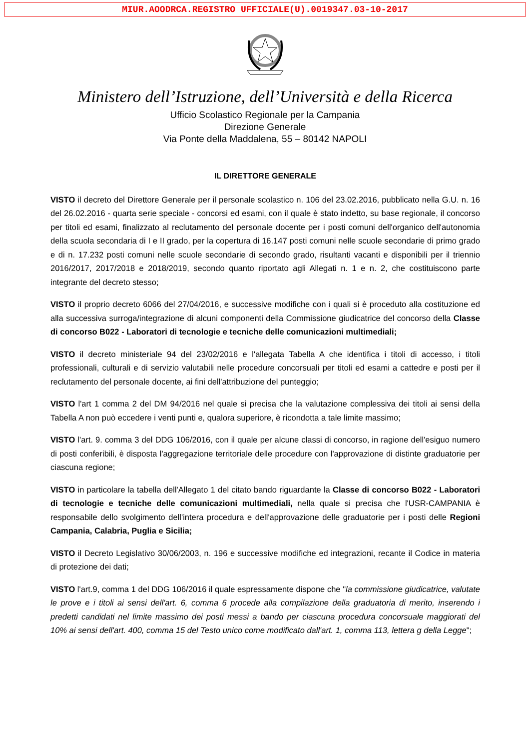MIUR.AOODRCA.REGISTRO UFFICIALE(U).0019347.03-10-2017
Ministero dell’Istruzione, dell’Università e della Ricerca
Ufficio Scolastico Regionale per la Campania
Direzione Generale
Via Ponte della Maddalena, 55 – 80142 NAPOLI
IL DIRETTORE GENERALE
VISTO il decreto del Direttore Generale per il personale scolastico n. 106 del 23.02.2016, pubblicato nella G.U. n. 16 del 26.02.2016 - quarta serie speciale - concorsi ed esami, con il quale è stato indetto, su base regionale, il concorso per titoli ed esami, finalizzato al reclutamento del personale docente per i posti comuni dell'organico dell'autonomia della scuola secondaria di I e II grado, per la copertura di 16.147 posti comuni nelle scuole secondarie di primo grado e di n. 17.232 posti comuni nelle scuole secondarie di secondo grado, risultanti vacanti e disponibili per il triennio 2016/2017, 2017/2018 e 2018/2019, secondo quanto riportato agli Allegati n. 1 e n. 2, che costituiscono parte integrante del decreto stesso;
VISTO il proprio decreto 6066 del 27/04/2016, e successive modifiche con i quali si è proceduto alla costituzione ed alla successiva surroga/integrazione di alcuni componenti della Commissione giudicatrice del concorso della Classe di concorso B022 - Laboratori di tecnologie e tecniche delle comunicazioni multimediali;
VISTO il decreto ministeriale 94 del 23/02/2016 e l'allegata Tabella A che identifica i titoli di accesso, i titoli professionali, culturali e di servizio valutabili nelle procedure concorsuali per titoli ed esami a cattedre e posti per il reclutamento del personale docente, ai fini dell'attribuzione del punteggio;
VISTO l'art 1 comma 2 del DM 94/2016 nel quale si precisa che la valutazione complessiva dei titoli ai sensi della Tabella A non può eccedere i venti punti e, qualora superiore, è ricondotta a tale limite massimo;
VISTO l'art. 9. comma 3 del DDG 106/2016, con il quale per alcune classi di concorso, in ragione dell'esiguo numero di posti conferibili, è disposta l'aggregazione territoriale delle procedure con l'approvazione di distinte graduatorie per ciascuna regione;
VISTO in particolare la tabella dell'Allegato 1 del citato bando riguardante la Classe di concorso B022 - Laboratori di tecnologie e tecniche delle comunicazioni multimediali, nella quale si precisa che l'USR-CAMPANIA è responsabile dello svolgimento dell'intera procedura e dell'approvazione delle graduatorie per i posti delle Regioni Campania, Calabria, Puglia e Sicilia;
VISTO il Decreto Legislativo 30/06/2003, n. 196 e successive modifiche ed integrazioni, recante il Codice in materia di protezione dei dati;
VISTO l'art.9, comma 1 del DDG 106/2016 il quale espressamente dispone che "la commissione giudicatrice, valutate le prove e i titoli ai sensi dell'art. 6, comma 6 procede alla compilazione della graduatoria di merito, inserendo i predetti candidati nel limite massimo dei posti messi a bando per ciascuna procedura concorsuale maggiorati del 10% ai sensi dell'art. 400, comma 15 del Testo unico come modificato dall'art. 1, comma 113, lettera g della Legge";